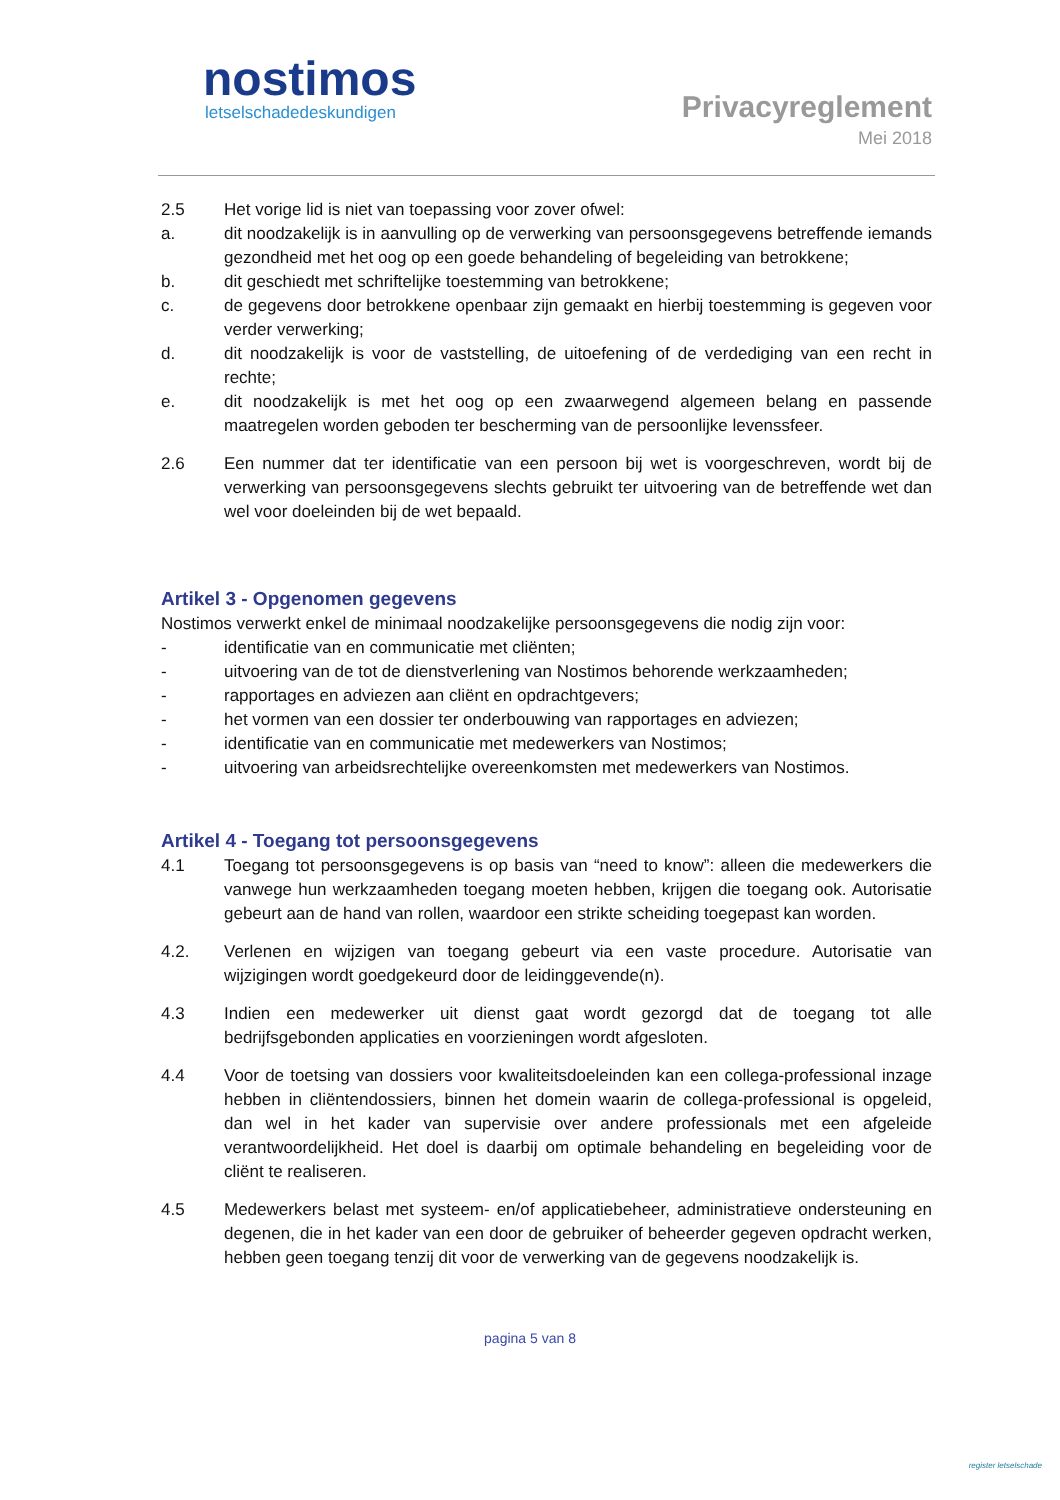nostimos
letselschadedeskundigen
Privacyreglement
Mei 2018
2.5 Het vorige lid is niet van toepassing voor zover ofwel:
a. dit noodzakelijk is in aanvulling op de verwerking van persoonsgegevens betreffende iemands gezondheid met het oog op een goede behandeling of begeleiding van betrokkene;
b. dit geschiedt met schriftelijke toestemming van betrokkene;
c. de gegevens door betrokkene openbaar zijn gemaakt en hierbij toestemming is gegeven voor verder verwerking;
d. dit noodzakelijk is voor de vaststelling, de uitoefening of de verdediging van een recht in rechte;
e. dit noodzakelijk is met het oog op een zwaarwegend algemeen belang en passende maatregelen worden geboden ter bescherming van de persoonlijke levenssfeer.
2.6 Een nummer dat ter identificatie van een persoon bij wet is voorgeschreven, wordt bij de verwerking van persoonsgegevens slechts gebruikt ter uitvoering van de betreffende wet dan wel voor doeleinden bij de wet bepaald.
Artikel 3 - Opgenomen gegevens
Nostimos verwerkt enkel de minimaal noodzakelijke persoonsgegevens die nodig zijn voor:
- identificatie van en communicatie met cliënten;
- uitvoering van de tot de dienstverlening van Nostimos behorende werkzaamheden;
- rapportages en adviezen aan cliënt en opdrachtgevers;
- het vormen van een dossier ter onderbouwing van rapportages en adviezen;
- identificatie van en communicatie met medewerkers van Nostimos;
- uitvoering van arbeidsrechtelijke overeenkomsten met medewerkers van Nostimos.
Artikel 4 - Toegang tot persoonsgegevens
4.1 Toegang tot persoonsgegevens is op basis van “need to know”: alleen die medewerkers die vanwege hun werkzaamheden toegang moeten hebben, krijgen die toegang ook. Autorisatie gebeurt aan de hand van rollen, waardoor een strikte scheiding toegepast kan worden.
4.2. Verlenen en wijzigen van toegang gebeurt via een vaste procedure. Autorisatie van wijzigingen wordt goedgekeurd door de leidinggevende(n).
4.3 Indien een medewerker uit dienst gaat wordt gezorgd dat de toegang tot alle bedrijfsgebonden applicaties en voorzieningen wordt afgesloten.
4.4 Voor de toetsing van dossiers voor kwaliteitsdoeleinden kan een collega-professional inzage hebben in cliëntendossiers, binnen het domein waarin de collega-professional is opgeleid, dan wel in het kader van supervisie over andere professionals met een afgeleide verantwoordelijkheid. Het doel is daarbij om optimale behandeling en begeleiding voor de cliënt te realiseren.
4.5 Medewerkers belast met systeem- en/of applicatiebeheer, administratieve ondersteuning en degenen, die in het kader van een door de gebruiker of beheerder gegeven opdracht werken, hebben geen toegang tenzij dit voor de verwerking van de gegevens noodzakelijk is.
pagina 5 van 8
register letselschade